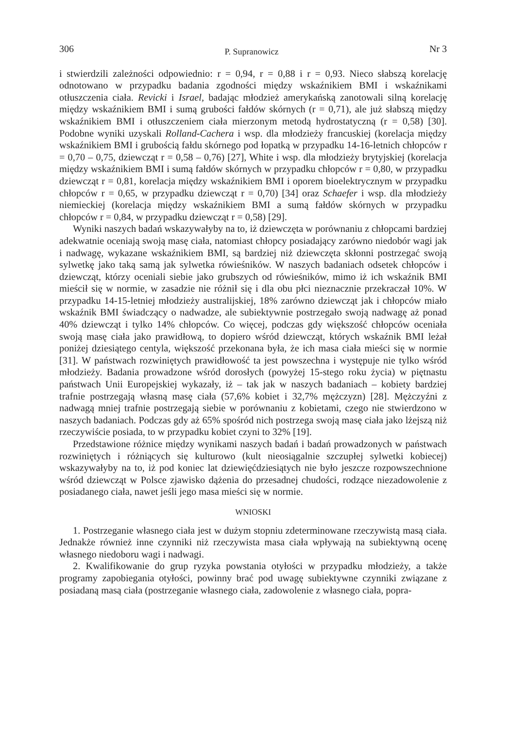306 P. Supranowicz Nr 3
i stwierdzili zależności odpowiednio: r = 0,94, r = 0,88 i r = 0,93. Nieco słabszą korelację odnotowano w przypadku badania zgodności między wskaźnikiem BMI i wskaźnikami otłuszczenia ciała. Revicki i Israel, badając młodzież amerykańską zanotowali silną korelację między wskaźnikiem BMI i sumą grubości fałdów skórnych (r = 0,71), ale już słabszą między wskaźnikiem BMI i otłuszczeniem ciała mierzonym metodą hydrostatyczną (r = 0,58) [30]. Podobne wyniki uzyskali Rolland-Cachera i wsp. dla młodzieży francuskiej (korelacja między wskaźnikiem BMI i grubością fałdu skórnego pod łopatką w przypadku 14-16-letnich chłopców r = 0,70 – 0,75, dziewcząt r = 0,58 – 0,76) [27], White i wsp. dla młodzieży brytyjskiej (korelacja między wskaźnikiem BMI i sumą fałdów skórnych w przypadku chłopców r = 0,80, w przypadku dziewcząt r = 0,81, korelacja między wskaźnikiem BMI i oporem bioelektrycznym w przypadku chłopców r = 0,65, w przypadku dziewcząt r = 0,70) [34] oraz Schaefer i wsp. dla młodzieży niemieckiej (korelacja między wskaźnikiem BMI a sumą fałdów skórnych w przypadku chłopców r = 0,84, w przypadku dziewcząt r = 0,58) [29].
Wyniki naszych badań wskazywałyby na to, iż dziewczęta w porównaniu z chłopcami bardziej adekwatnie oceniają swoją masę ciała, natomiast chłopcy posiadający zarówno niedobór wagi jak i nadwagę, wykazane wskaźnikiem BMI, są bardziej niż dziewczęta skłonni postrzegać swoją sylwetkę jako taką samą jak sylwetka rówieśników. W naszych badaniach odsetek chłopców i dziewcząt, którzy oceniali siebie jako grubszych od rówieśników, mimo iż ich wskaźnik BMI mieścił się w normie, w zasadzie nie różnił się i dla obu płci nieznacznie przekraczał 10%. W przypadku 14-15-letniej młodzieży australijskiej, 18% zarówno dziewcząt jak i chłopców miało wskaźnik BMI świadczący o nadwadze, ale subiektywnie postrzegało swoją nadwagę aż ponad 40% dziewcząt i tylko 14% chłopców. Co więcej, podczas gdy większość chłopców oceniała swoją masę ciała jako prawidłową, to dopiero wśród dziewcząt, których wskaźnik BMI leżał poniżej dziesiątego centyla, większość przekonana była, że ich masa ciała mieści się w normie [31]. W państwach rozwiniętych prawidłowość ta jest powszechna i występuje nie tylko wśród młodzieży. Badania prowadzone wśród dorosłych (powyżej 15-stego roku życia) w piętnastu państwach Unii Europejskiej wykazały, iż – tak jak w naszych badaniach – kobiety bardziej trafnie postrzegają własną masę ciała (57,6% kobiet i 32,7% mężczyzn) [28]. Mężczyźni z nadwagą mniej trafnie postrzegają siebie w porównaniu z kobietami, czego nie stwierdzono w naszych badaniach. Podczas gdy aż 65% spośród nich postrzega swoją masę ciała jako lżejszą niż rzeczywiście posiada, to w przypadku kobiet czyni to 32% [19].
Przedstawione różnice między wynikami naszych badań i badań prowadzonych w państwach rozwiniętych i różniących się kulturowo (kult nieosiągalnie szczupłej sylwetki kobiecej) wskazywałyby na to, iż pod koniec lat dziewięćdziesiątych nie było jeszcze rozpowszechnione wśród dziewcząt w Polsce zjawisko dążenia do przesadnej chudości, rodzące niezadowolenie z posiadanego ciała, nawet jeśli jego masa mieści się w normie.
WNIOSKI
1. Postrzeganie własnego ciała jest w dużym stopniu zdeterminowane rzeczywistą masą ciała. Jednakże również inne czynniki niż rzeczywista masa ciała wpływają na subiektywną ocenę własnego niedoboru wagi i nadwagi.
2. Kwalifikowanie do grup ryzyka powstania otyłości w przypadku młodzieży, a także programy zapobiegania otyłości, powinny brać pod uwagę subiektywne czynniki związane z posiadaną masą ciała (postrzeganie własnego ciała, zadowolenie z własnego ciała, popra-